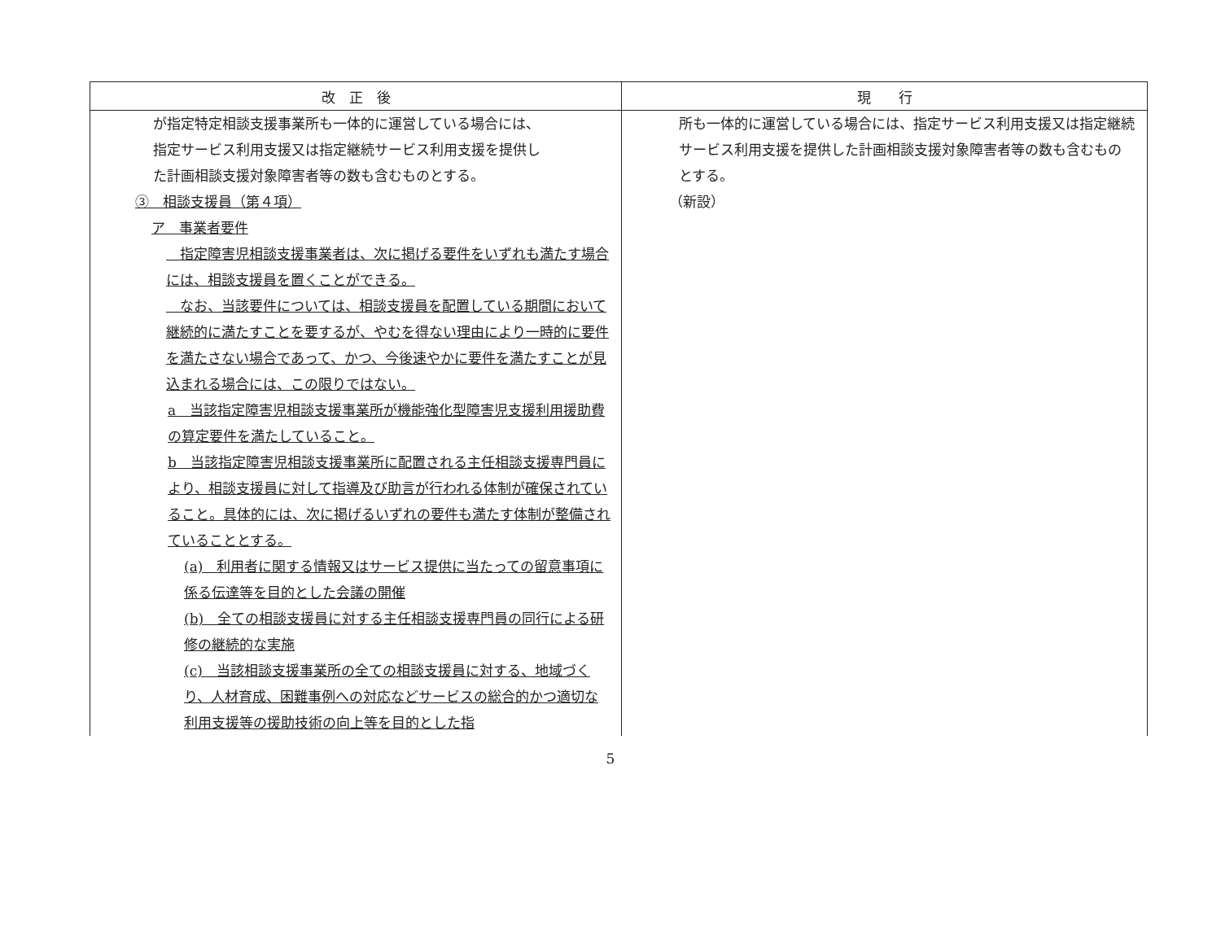| 改 正 後 | 現 行 |
| --- | --- |
| が指定特定相談支援事業所も一体的に運営している場合には、 指定サービス利用支援又は指定継続サービス利用支援を提供し た計画相談支援対象障害者等の数も含むものとする。 ③ 相談支援員（第４項） ア 事業者要件 指定障害児相談支援事業者は、次に掲げる要件をいずれも満たす場合には、相談支援員を置くことができる。 なお、当該要件については、相談支援員を配置している期間において継続的に満たすことを要するが、やむを得ない理由により一時的に要件を満たさない場合であって、かつ、今後速やかに要件を満たすことが見込まれる場合には、この限りではない。 a 当該指定障害児相談支援事業所が機能強化型障害児支援利用援助費の算定要件を満たしていること。 b 当該指定障害児相談支援事業所に配置される主任相談支援専門員により、相談支援員に対して指導及び助言が行われる体制が確保されていること。具体的には、次に掲げるいずれの要件も満たす体制が整備されていることとする。 (a) 利用者に関する情報又はサービス提供に当たっての留意事項に係る伝達等を目的とした会議の開催 (b) 全ての相談支援員に対する主任相談支援専門員の同行による研修の継続的な実施 (c) 当該相談支援事業所の全ての相談支援員に対する、地域づくり、人材育成、困難事例への対応などサービスの総合的かつ適切な利用支援等の援助技術の向上等を目的とした指 | 所も一体的に運営している場合には、指定サービス利用支援又は指定継続サービス利用支援を提供した計画相談支援対象障害者等の数も含むものとする。 （新設） |
5